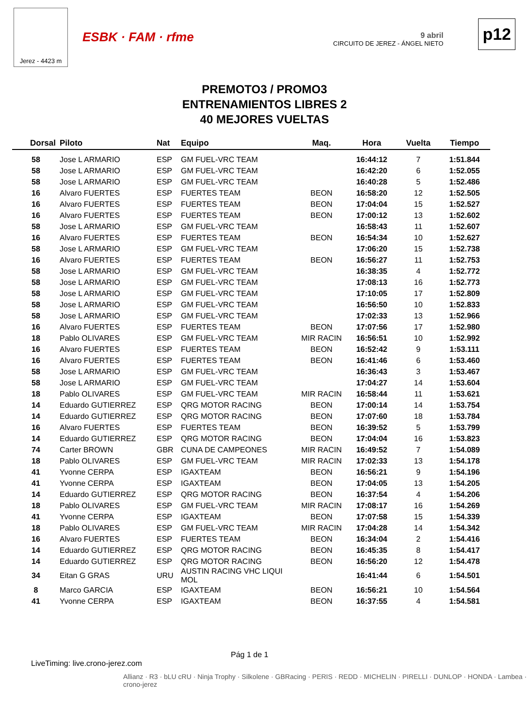Jerez - 4423 m
ESBK · FAM · rfme
9 abril
CIRCUITO DE JEREZ - ÁNGEL NIETO
p12
PREMOTO3 / PROMO3
ENTRENAMIENTOS LIBRES 2
40 MEJORES VUELTAS
| Dorsal | Piloto | Nat | Equipo | Maq. | Hora | Vuelta | Tiempo |
| --- | --- | --- | --- | --- | --- | --- | --- |
| 58 | Jose L ARMARIO | ESP | GM FUEL-VRC TEAM | | 16:44:12 | 7 | 1:51.844 |
| 58 | Jose L ARMARIO | ESP | GM FUEL-VRC TEAM | | 16:42:20 | 6 | 1:52.055 |
| 58 | Jose L ARMARIO | ESP | GM FUEL-VRC TEAM | | 16:40:28 | 5 | 1:52.486 |
| 16 | Alvaro FUERTES | ESP | FUERTES TEAM | BEON | 16:58:20 | 12 | 1:52.505 |
| 16 | Alvaro FUERTES | ESP | FUERTES TEAM | BEON | 17:04:04 | 15 | 1:52.527 |
| 16 | Alvaro FUERTES | ESP | FUERTES TEAM | BEON | 17:00:12 | 13 | 1:52.602 |
| 58 | Jose L ARMARIO | ESP | GM FUEL-VRC TEAM | | 16:58:43 | 11 | 1:52.607 |
| 16 | Alvaro FUERTES | ESP | FUERTES TEAM | BEON | 16:54:34 | 10 | 1:52.627 |
| 58 | Jose L ARMARIO | ESP | GM FUEL-VRC TEAM | | 17:06:20 | 15 | 1:52.738 |
| 16 | Alvaro FUERTES | ESP | FUERTES TEAM | BEON | 16:56:27 | 11 | 1:52.753 |
| 58 | Jose L ARMARIO | ESP | GM FUEL-VRC TEAM | | 16:38:35 | 4 | 1:52.772 |
| 58 | Jose L ARMARIO | ESP | GM FUEL-VRC TEAM | | 17:08:13 | 16 | 1:52.773 |
| 58 | Jose L ARMARIO | ESP | GM FUEL-VRC TEAM | | 17:10:05 | 17 | 1:52.809 |
| 58 | Jose L ARMARIO | ESP | GM FUEL-VRC TEAM | | 16:56:50 | 10 | 1:52.833 |
| 58 | Jose L ARMARIO | ESP | GM FUEL-VRC TEAM | | 17:02:33 | 13 | 1:52.966 |
| 16 | Alvaro FUERTES | ESP | FUERTES TEAM | BEON | 17:07:56 | 17 | 1:52.980 |
| 18 | Pablo OLIVARES | ESP | GM FUEL-VRC TEAM | MIR RACIN | 16:56:51 | 10 | 1:52.992 |
| 16 | Alvaro FUERTES | ESP | FUERTES TEAM | BEON | 16:52:42 | 9 | 1:53.111 |
| 16 | Alvaro FUERTES | ESP | FUERTES TEAM | BEON | 16:41:46 | 6 | 1:53.460 |
| 58 | Jose L ARMARIO | ESP | GM FUEL-VRC TEAM | | 16:36:43 | 3 | 1:53.467 |
| 58 | Jose L ARMARIO | ESP | GM FUEL-VRC TEAM | | 17:04:27 | 14 | 1:53.604 |
| 18 | Pablo OLIVARES | ESP | GM FUEL-VRC TEAM | MIR RACIN | 16:58:44 | 11 | 1:53.621 |
| 14 | Eduardo GUTIERREZ | ESP | QRG MOTOR RACING | BEON | 17:00:14 | 14 | 1:53.754 |
| 14 | Eduardo GUTIERREZ | ESP | QRG MOTOR RACING | BEON | 17:07:60 | 18 | 1:53.784 |
| 16 | Alvaro FUERTES | ESP | FUERTES TEAM | BEON | 16:39:52 | 5 | 1:53.799 |
| 14 | Eduardo GUTIERREZ | ESP | QRG MOTOR RACING | BEON | 17:04:04 | 16 | 1:53.823 |
| 74 | Carter BROWN | GBR | CUNA DE CAMPEONES | MIR RACIN | 16:49:52 | 7 | 1:54.089 |
| 18 | Pablo OLIVARES | ESP | GM FUEL-VRC TEAM | MIR RACIN | 17:02:33 | 13 | 1:54.178 |
| 41 | Yvonne CERPA | ESP | IGAXTEAM | BEON | 16:56:21 | 9 | 1:54.196 |
| 41 | Yvonne CERPA | ESP | IGAXTEAM | BEON | 17:04:05 | 13 | 1:54.205 |
| 14 | Eduardo GUTIERREZ | ESP | QRG MOTOR RACING | BEON | 16:37:54 | 4 | 1:54.206 |
| 18 | Pablo OLIVARES | ESP | GM FUEL-VRC TEAM | MIR RACIN | 17:08:17 | 16 | 1:54.269 |
| 41 | Yvonne CERPA | ESP | IGAXTEAM | BEON | 17:07:58 | 15 | 1:54.339 |
| 18 | Pablo OLIVARES | ESP | GM FUEL-VRC TEAM | MIR RACIN | 17:04:28 | 14 | 1:54.342 |
| 16 | Alvaro FUERTES | ESP | FUERTES TEAM | BEON | 16:34:04 | 2 | 1:54.416 |
| 14 | Eduardo GUTIERREZ | ESP | QRG MOTOR RACING | BEON | 16:45:35 | 8 | 1:54.417 |
| 14 | Eduardo GUTIERREZ | ESP | QRG MOTOR RACING | BEON | 16:56:20 | 12 | 1:54.478 |
| 34 | Eitan G GRAS | URU | AUSTIN RACING VHC LIQUI MOL | | 16:41:44 | 6 | 1:54.501 |
| 8 | Marco GARCIA | ESP | IGAXTEAM | BEON | 16:56:21 | 10 | 1:54.564 |
| 41 | Yvonne CERPA | ESP | IGAXTEAM | BEON | 16:37:55 | 4 | 1:54.581 |
Pág 1 de 1
LiveTiming: live.crono-jerez.com
Allianz · R3 · bLU cRU · Ninja Trophy · Silkolene · GBRacing · PERIS · REDD · MICHELIN · PIRELLI · DUNLOP · HONDA · Lambea · crono-jerez